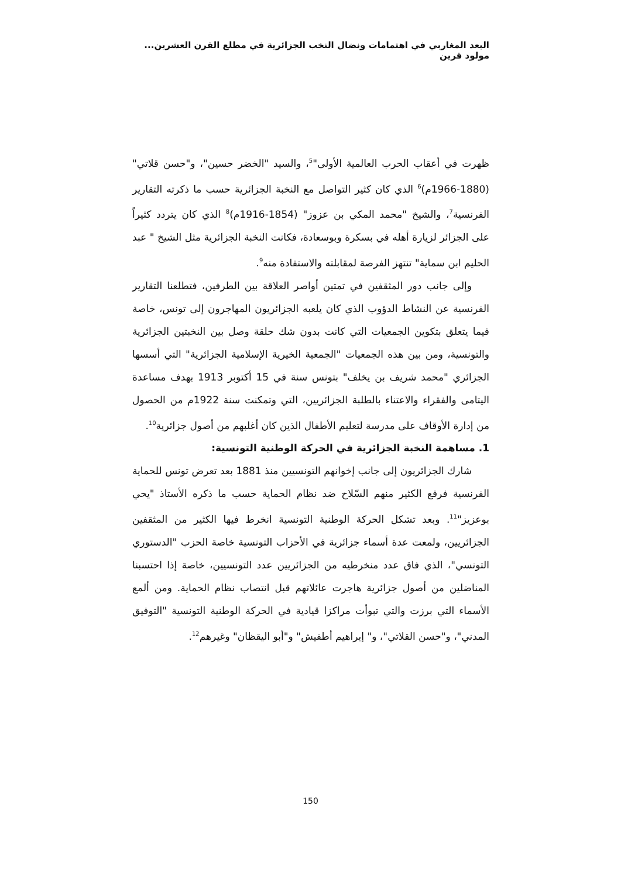البعد المغاربي في اهتمامات ونضال النخب الجزائرية في مطلع القرن العشرين... مولود قرين
ظهرت في أعقاب الحرب العالمية الأولى"<sup>5</sup>، والسيد "الخضر حسين"، و"حسن قلاتي" (1880-1966م)<sup>6</sup> الذي كان كثير التواصل مع النخبة الجزائرية حسب ما ذكرته التقارير الفرنسية<sup>7</sup>، والشيخ "محمد المكي بن عزوز" (1854-1916م)<sup>8</sup> الذي كان يتردد كثيراً على الجزائر لزيارة أهله في بسكرة وبوسعادة، فكانت النخبة الجزائرية مثل الشيخ " عبد الحليم ابن سماية" تنتهز الفرصة لمقابلته والاستفادة منه<sup>9</sup>.
وإلى جانب دور المثقفين في تمتين أواصر العلاقة بين الطرفين، فتطلعنا التقارير الفرنسية عن النشاط الدؤوب الذي كان يلعبه الجزائريون المهاجرون إلى تونس، خاصة فيما يتعلق بتكوين الجمعيات التي كانت بدون شك حلقة وصل بين النخبتين الجزائرية والتونسية، ومن بين هذه الجمعيات "الجمعية الخيرية الإسلامية الجزائرية" التي أسسها الجزائري "محمد شريف بن يخلف" بتونس سنة في 15 أكتوبر 1913 بهدف مساعدة اليتامى والفقراء والاعتناء بالطلبة الجزائريين، التي وتمكنت سنة 1922م من الحصول من إدارة الأوقاف على مدرسة لتعليم الأطفال الذين كان أغلبهم من أصول جزائرية<sup>10</sup>.
1. مساهمة النخبة الجزائرية في الحركة الوطنية التونسية:
شارك الجزائريون إلى جانب إخوانهم التونسيين منذ 1881 بعد تعرض تونس للحماية الفرنسية فرفع الكثير منهم السّلاح ضد نظام الحماية حسب ما ذكره الأستاذ "يحي بوعزيز"<sup>11</sup>. وبعد تشكل الحركة الوطنية التونسية انخرط فيها الكثير من المثقفين الجزائريين، ولمعت عدة أسماء جزائرية في الأحزاب التونسية خاصة الحزب "الدستوري التونسي"، الذي فاق عدد منخرطيه من الجزائريين عدد التونسيين، خاصة إذا احتسبنا المناضلين من أصول جزائرية هاجرت عائلاتهم قبل انتصاب نظام الحماية. ومن ألمع الأسماء التي برزت والتي تبوأت مراكزا قيادية في الحركة الوطنية التونسية "التوفيق المدني"، و"حسن القلاتي"، و" إبراهيم أطفيش" و"أبو اليقظان" وغيرهم<sup>12</sup>.
150